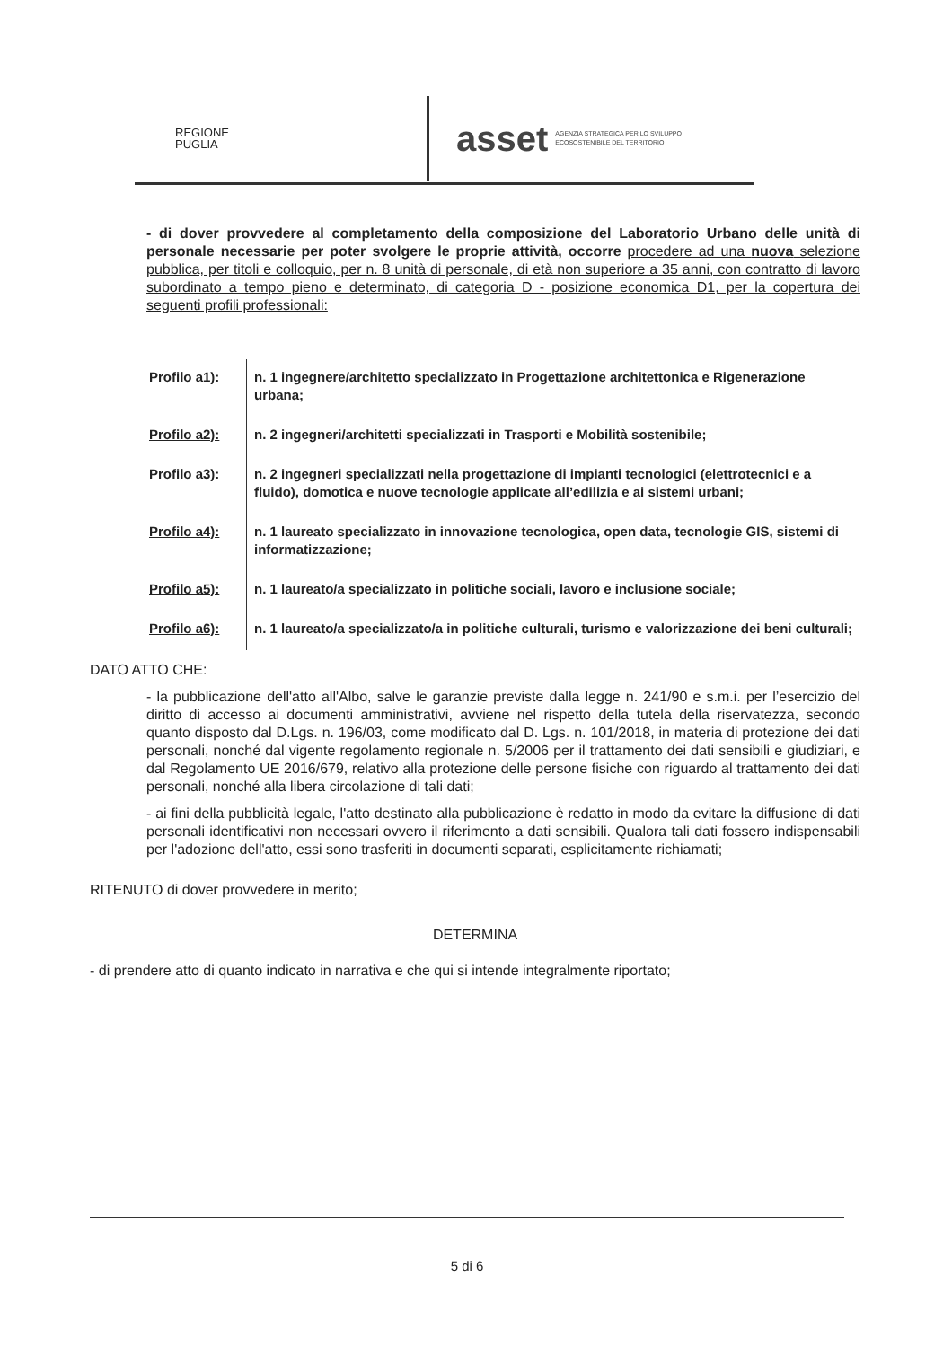REGIONE
PUGLIA
asset AGENZIA STRATEGICA PER LO SVILUPPO
ECOSOSTENIBILE DEL TERRITORIO
- di dover provvedere al completamento della composizione del Laboratorio Urbano delle unità di personale necessarie per poter svolgere le proprie attività, occorre procedere ad una nuova selezione pubblica, per titoli e colloquio, per n. 8 unità di personale, di età non superiore a 35 anni, con contratto di lavoro subordinato a tempo pieno e determinato, di categoria D - posizione economica D1, per la copertura dei seguenti profili professionali:
| Profilo a1): | n. 1 ingegnere/architetto specializzato in Progettazione architettonica e Rigenerazione urbana; |
| Profilo a2): | n. 2 ingegneri/architetti specializzati in Trasporti e Mobilità sostenibile; |
| Profilo a3): | n. 2 ingegneri specializzati nella progettazione di impianti tecnologici (elettrotecnici e a fluido), domotica e nuove tecnologie applicate all’edilizia e ai sistemi urbani; |
| Profilo a4): | n. 1 laureato specializzato in innovazione tecnologica, open data, tecnologie GIS, sistemi di informatizzazione; |
| Profilo a5): | n. 1 laureato/a specializzato in politiche sociali, lavoro e inclusione sociale; |
| Profilo a6): | n. 1 laureato/a specializzato/a in politiche culturali, turismo e valorizzazione dei beni culturali; |
DATO ATTO CHE:
- la pubblicazione dell'atto all'Albo, salve le garanzie previste dalla legge n. 241/90 e s.m.i. per l’esercizio del diritto di accesso ai documenti amministrativi, avviene nel rispetto della tutela della riservatezza, secondo quanto disposto dal D.Lgs. n. 196/03, come modificato dal D. Lgs. n. 101/2018, in materia di protezione dei dati personali, nonché dal vigente regolamento regionale n. 5/2006 per il trattamento dei dati sensibili e giudiziari, e dal Regolamento UE 2016/679, relativo alla protezione delle persone fisiche con riguardo al trattamento dei dati personali, nonché alla libera circolazione di tali dati;
- ai fini della pubblicità legale, l'atto destinato alla pubblicazione è redatto in modo da evitare la diffusione di dati personali identificativi non necessari ovvero il riferimento a dati sensibili. Qualora tali dati fossero indispensabili per l'adozione dell'atto, essi sono trasferiti in documenti separati, esplicitamente richiamati;
RITENUTO di dover provvedere in merito;
DETERMINA
- di prendere atto di quanto indicato in narrativa e che qui si intende integralmente riportato;
5 di 6